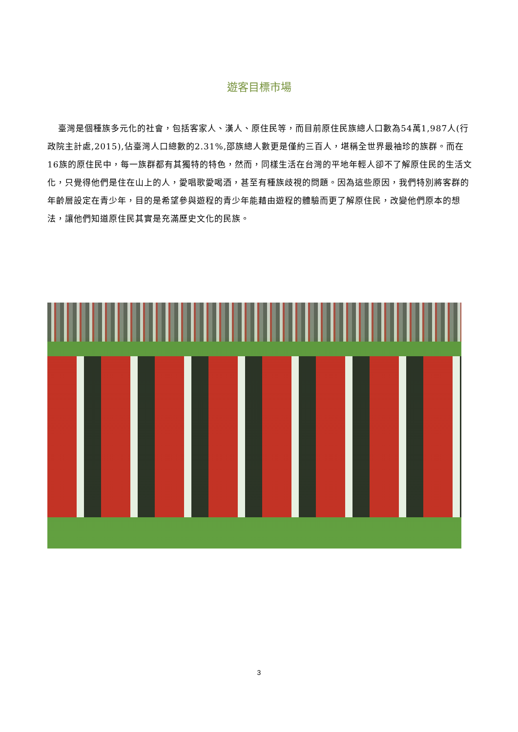遊客目標市場
臺灣是個種族多元化的社會，包括客家人、漢人、原住民等，而目前原住民族總人口數為54萬1,987人(行政院主計處,2015),佔臺灣人口總數的2.31%,邵族總人數更是僅約三百人，堪稱全世界最袖珍的族群。而在16族的原住民中，每一族群都有其獨特的特色，然而，同樣生活在台灣的平地年輕人卻不了解原住民的生活文化，只覺得他們是住在山上的人，愛唱歌愛喝酒，甚至有種族歧視的問題。因為這些原因，我們特別將客群的年齡層設定在青少年，目的是希望參與遊程的青少年能藉由遊程的體驗而更了解原住民，改變他們原本的想法，讓他們知道原住民其實是充滿歷史文化的民族。
3